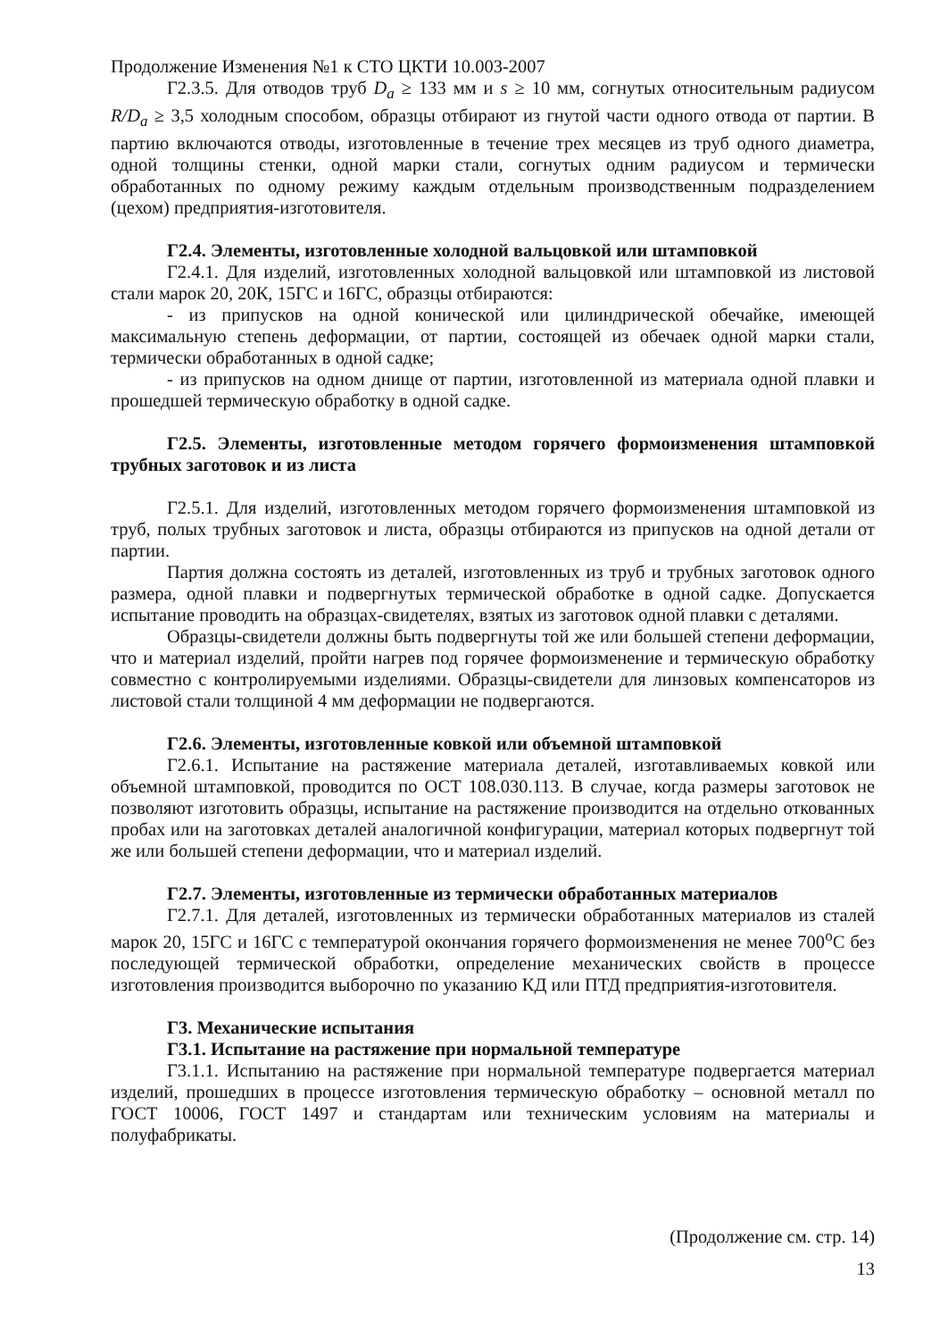Продолжение Изменения №1 к СТО ЦКТИ 10.003-2007
Г2.3.5. Для отводов труб D<sub>a</sub> ≥ 133 мм и s ≥ 10 мм, согнутых относительным радиусом R/D<sub>a</sub> ≥ 3,5 холодным способом, образцы отбирают из гнутой части одного отвода от партии. В партию включаются отводы, изготовленные в течение трех месяцев из труб одного диаметра, одной толщины стенки, одной марки стали, согнутых одним радиусом и термически обработанных по одному режиму каждым отдельным производственным подразделением (цехом) предприятия-изготовителя.
Г2.4. Элементы, изготовленные холодной вальцовкой или штамповкой
Г2.4.1. Для изделий, изготовленных холодной вальцовкой или штамповкой из листовой стали марок 20, 20К, 15ГС и 16ГС, образцы отбираются:
- из припусков на одной конической или цилиндрической обечайке, имеющей максимальную степень деформации, от партии, состоящей из обечаек одной марки стали, термически обработанных в одной садке;
- из припусков на одном днище от партии, изготовленной из материала одной плавки и прошедшей термическую обработку в одной садке.
Г2.5. Элементы, изготовленные методом горячего формоизменения штамповкой трубных заготовок и из листа
Г2.5.1. Для изделий, изготовленных методом горячего формоизменения штамповкой из труб, полых трубных заготовок и листа, образцы отбираются из припусков на одной детали от партии.
Партия должна состоять из деталей, изготовленных из труб и трубных заготовок одного размера, одной плавки и подвергнутых термической обработке в одной садке. Допускается испытание проводить на образцах-свидетелях, взятых из заготовок одной плавки с деталями.
Образцы-свидетели должны быть подвергнуты той же или большей степени деформации, что и материал изделий, пройти нагрев под горячее формоизменение и термическую обработку совместно с контролируемыми изделиями. Образцы-свидетели для линзовых компенсаторов из листовой стали толщиной 4 мм деформации не подвергаются.
Г2.6. Элементы, изготовленные ковкой или объемной штамповкой
Г2.6.1. Испытание на растяжение материала деталей, изготавливаемых ковкой или объемной штамповкой, проводится по ОСТ 108.030.113. В случае, когда размеры заготовок не позволяют изготовить образцы, испытание на растяжение производится на отдельно откованных пробах или на заготовках деталей аналогичной конфигурации, материал которых подвергнут той же или большей степени деформации, что и материал изделий.
Г2.7. Элементы, изготовленные из термически обработанных материалов
Г2.7.1. Для деталей, изготовленных из термически обработанных материалов из сталей марок 20, 15ГС и 16ГС с температурой окончания горячего формоизменения не менее 700<sup>о</sup>С без последующей термической обработки, определение механических свойств в процессе изготовления производится выборочно по указанию КД или ПТД предприятия-изготовителя.
Г3. Механические испытания
Г3.1. Испытание на растяжение при нормальной температуре
Г3.1.1. Испытанию на растяжение при нормальной температуре подвергается материал изделий, прошедших в процессе изготовления термическую обработку – основной металл по ГОСТ 10006, ГОСТ 1497 и стандартам или техническим условиям на материалы и полуфабрикаты.
(Продолжение см. стр. 14)
13